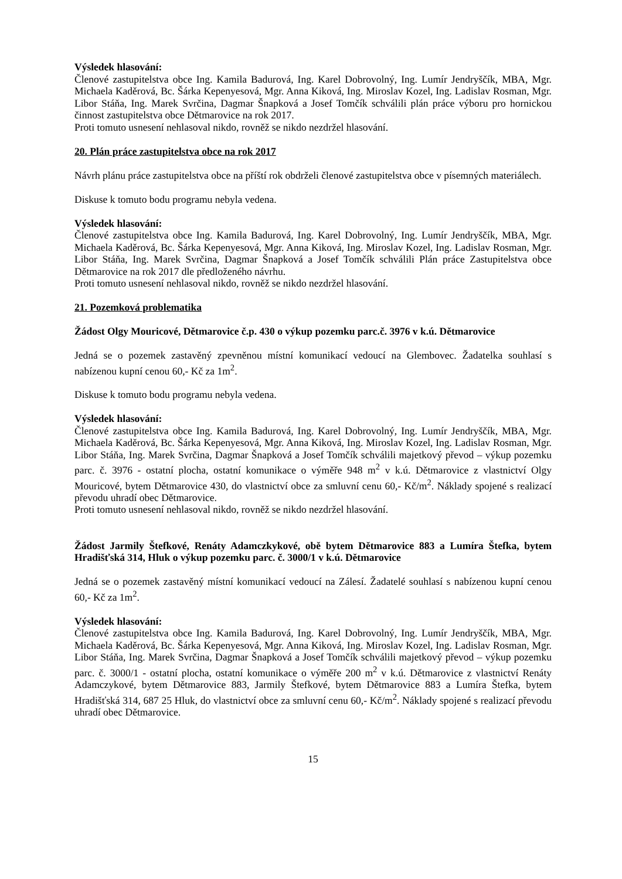Výsledek hlasování:
Členové zastupitelstva obce Ing. Kamila Badurová, Ing. Karel Dobrovolný, Ing. Lumír Jendryščík, MBA, Mgr. Michaela Kaděrová, Bc. Šárka Kepenyesová, Mgr. Anna Kiková, Ing. Miroslav Kozel, Ing. Ladislav Rosman, Mgr. Libor Stáňa, Ing. Marek Svrčina, Dagmar Šnapková a Josef Tomčík schválili plán práce výboru pro hornickou činnost zastupitelstva obce Dětmarovice na rok 2017.
Proti tomuto usnesení nehlasoval nikdo, rovněž se nikdo nezdržel hlasování.
20. Plán práce zastupitelstva obce na rok 2017
Návrh plánu práce zastupitelstva obce na příští rok obdrželi členové zastupitelstva obce v písemných materiálech.
Diskuse k tomuto bodu programu nebyla vedena.
Výsledek hlasování:
Členové zastupitelstva obce Ing. Kamila Badurová, Ing. Karel Dobrovolný, Ing. Lumír Jendryščík, MBA, Mgr. Michaela Kaděrová, Bc. Šárka Kepenyesová, Mgr. Anna Kiková, Ing. Miroslav Kozel, Ing. Ladislav Rosman, Mgr. Libor Stáňa, Ing. Marek Svrčina, Dagmar Šnapková a Josef Tomčík schválili Plán práce Zastupitelstva obce Dětmarovice na rok 2017 dle předloženého návrhu.
Proti tomuto usnesení nehlasoval nikdo, rovněž se nikdo nezdržel hlasování.
21. Pozemková problematika
Žádost Olgy Mouricové, Dětmarovice č.p. 430 o výkup pozemku parc.č. 3976 v k.ú. Dětmarovice
Jedná se o pozemek zastavěný zpevněnou místní komunikací vedoucí na Glembovec. Žadatelka souhlasí s nabízenou kupní cenou 60,- Kč za 1m<sup>2</sup>.
Diskuse k tomuto bodu programu nebyla vedena.
Výsledek hlasování:
Členové zastupitelstva obce Ing. Kamila Badurová, Ing. Karel Dobrovolný, Ing. Lumír Jendryščík, MBA, Mgr. Michaela Kaděrová, Bc. Šárka Kepenyesová, Mgr. Anna Kiková, Ing. Miroslav Kozel, Ing. Ladislav Rosman, Mgr. Libor Stáňa, Ing. Marek Svrčina, Dagmar Šnapková a Josef Tomčík schválili majetkový převod – výkup pozemku parc. č. 3976 - ostatní plocha, ostatní komunikace o výměře 948 m<sup>2</sup> v k.ú. Dětmarovice z vlastnictví Olgy Mouricové, bytem Dětmarovice 430, do vlastnictví obce za smluvní cenu 60,- Kč/m<sup>2</sup>. Náklady spojené s realizací převodu uhradí obec Dětmarovice.
Proti tomuto usnesení nehlasoval nikdo, rovněž se nikdo nezdržel hlasování.
Žádost Jarmily Štefkové, Renáty Adamczkykové, obě bytem Dětmarovice 883 a Lumíra Štefka, bytem Hradišťská 314, Hluk o výkup pozemku parc. č. 3000/1 v k.ú. Dětmarovice
Jedná se o pozemek zastavěný místní komunikací vedoucí na Zálesí. Žadatelé souhlasí s nabízenou kupní cenou 60,- Kč za 1m<sup>2</sup>.
Výsledek hlasování:
Členové zastupitelstva obce Ing. Kamila Badurová, Ing. Karel Dobrovolný, Ing. Lumír Jendryščík, MBA, Mgr. Michaela Kaděrová, Bc. Šárka Kepenyesová, Mgr. Anna Kiková, Ing. Miroslav Kozel, Ing. Ladislav Rosman, Mgr. Libor Stáňa, Ing. Marek Svrčina, Dagmar Šnapková a Josef Tomčík schválili majetkový převod – výkup pozemku parc. č. 3000/1 - ostatní plocha, ostatní komunikace o výměře 200 m<sup>2</sup> v k.ú. Dětmarovice z vlastnictví Renáty Adamczykové, bytem Dětmarovice 883, Jarmily Štefkové, bytem Dětmarovice 883 a Lumíra Štefka, bytem Hradišťská 314, 687 25 Hluk, do vlastnictví obce za smluvní cenu 60,- Kč/m<sup>2</sup>. Náklady spojené s realizací převodu uhradí obec Dětmarovice.
15